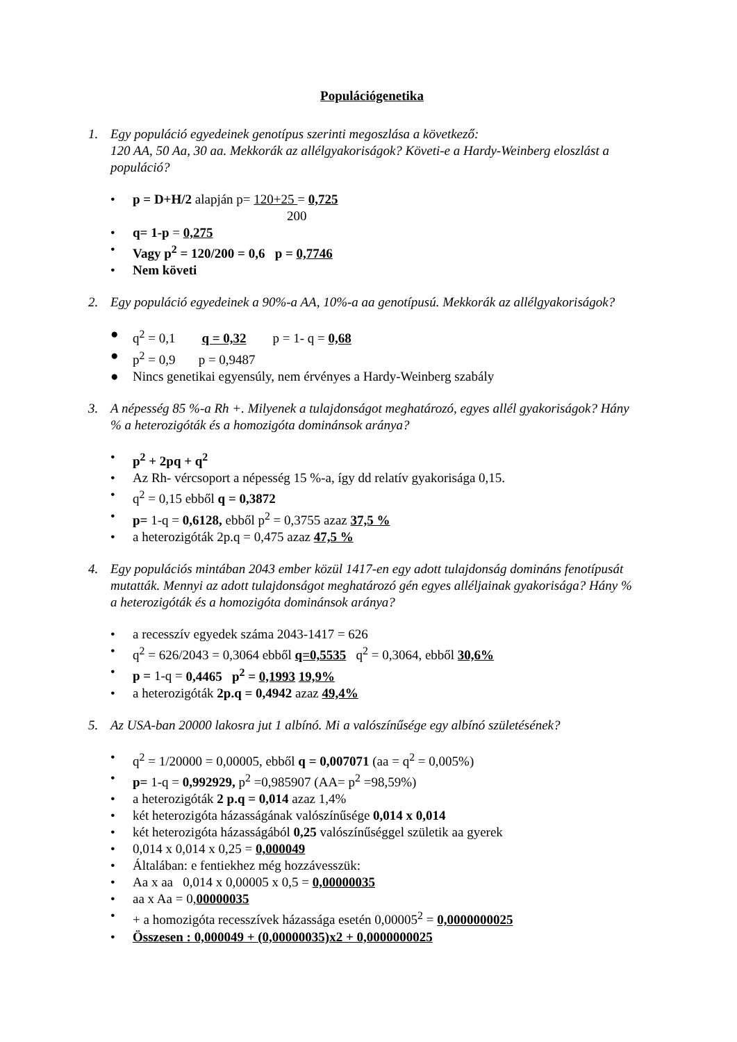Populációgenetika
1. Egy populáció egyedeinek genotípus szerinti megoszlása a következő:
120 AA, 50 Aa, 30 aa. Mekkorák az allélgyakoriságok? Követi-e a Hardy-Weinberg eloszlást a populáció?
• p = D+H/2 alapján p= 120+25 = 0,725
200
• q= 1-p = 0,275
• Vagy p<sup>2</sup> = 120/200 = 0,6 p = 0,7746
• Nem követi
2. Egy populáció egyedeinek a 90%-a AA, 10%-a aa genotípusú. Mekkorák az allélgyakoriságok?
● q<sup>2</sup> = 0,1 q = 0,32 p = 1- q = 0,68
● p<sup>2</sup> = 0,9 p = 0,9487
● Nincs genetikai egyensúly, nem érvényes a Hardy-Weinberg szabály
3. A népesség 85 %-a Rh +. Milyenek a tulajdonságot meghatározó, egyes allél gyakoriságok? Hány % a heterozigóták és a homozigóta dominánsok aránya?
• p<sup>2</sup> + 2pq + q<sup>2</sup>
• Az Rh- vércsoport a népesség 15 %-a, így dd relatív gyakorisága 0,15.
• q<sup>2</sup> = 0,15 ebből q = 0,3872
• p= 1-q = 0,6128, ebből p<sup>2</sup> = 0,3755 azaz 37,5 %
• a heterozigóták 2p.q = 0,475 azaz 47,5 %
4. Egy populációs mintában 2043 ember közül 1417-en egy adott tulajdonság domináns fenotípusát mutatták. Mennyi az adott tulajdonságot meghatározó gén egyes alléljainak gyakorisága? Hány % a heterozigóták és a homozigóta dominánsok aránya?
• a recesszív egyedek száma 2043-1417 = 626
• q<sup>2</sup> = 626/2043 = 0,3064 ebből q=0,5535 q<sup>2</sup> = 0,3064, ebből 30,6%
• p = 1-q = 0,4465 p<sup>2</sup> = 0,1993 19,9%
• a heterozigóták 2p.q = 0,4942 azaz 49,4%
5. Az USA-ban 20000 lakosra jut 1 albínó. Mi a valószínűsége egy albínó születésének?
• q<sup>2</sup> = 1/20000 = 0,00005, ebből q = 0,007071 (aa = q<sup>2</sup> = 0,005%)
• p= 1-q = 0,992929, p<sup>2</sup> =0,985907 (AA= p<sup>2</sup> =98,59%)
• a heterozigóták 2 p.q = 0,014 azaz 1,4%
• két heterozigóta házasságának valószínűsége 0,014 x 0,014
• két heterozigóta házasságából 0,25 valószínűséggel születik aa gyerek
• 0,014 x 0,014 x 0,25 = 0,000049
• Általában: e fentiekhez még hozzávesszük:
• Aa x aa 0,014 x 0,00005 x 0,5 = 0,00000035
• aa x Aa = 0,00000035
• + a homozigóta recesszívek házassága esetén 0,00005<sup>2</sup> = 0,0000000025
• Összesen : 0,000049 + (0,00000035)x2 + 0,0000000025